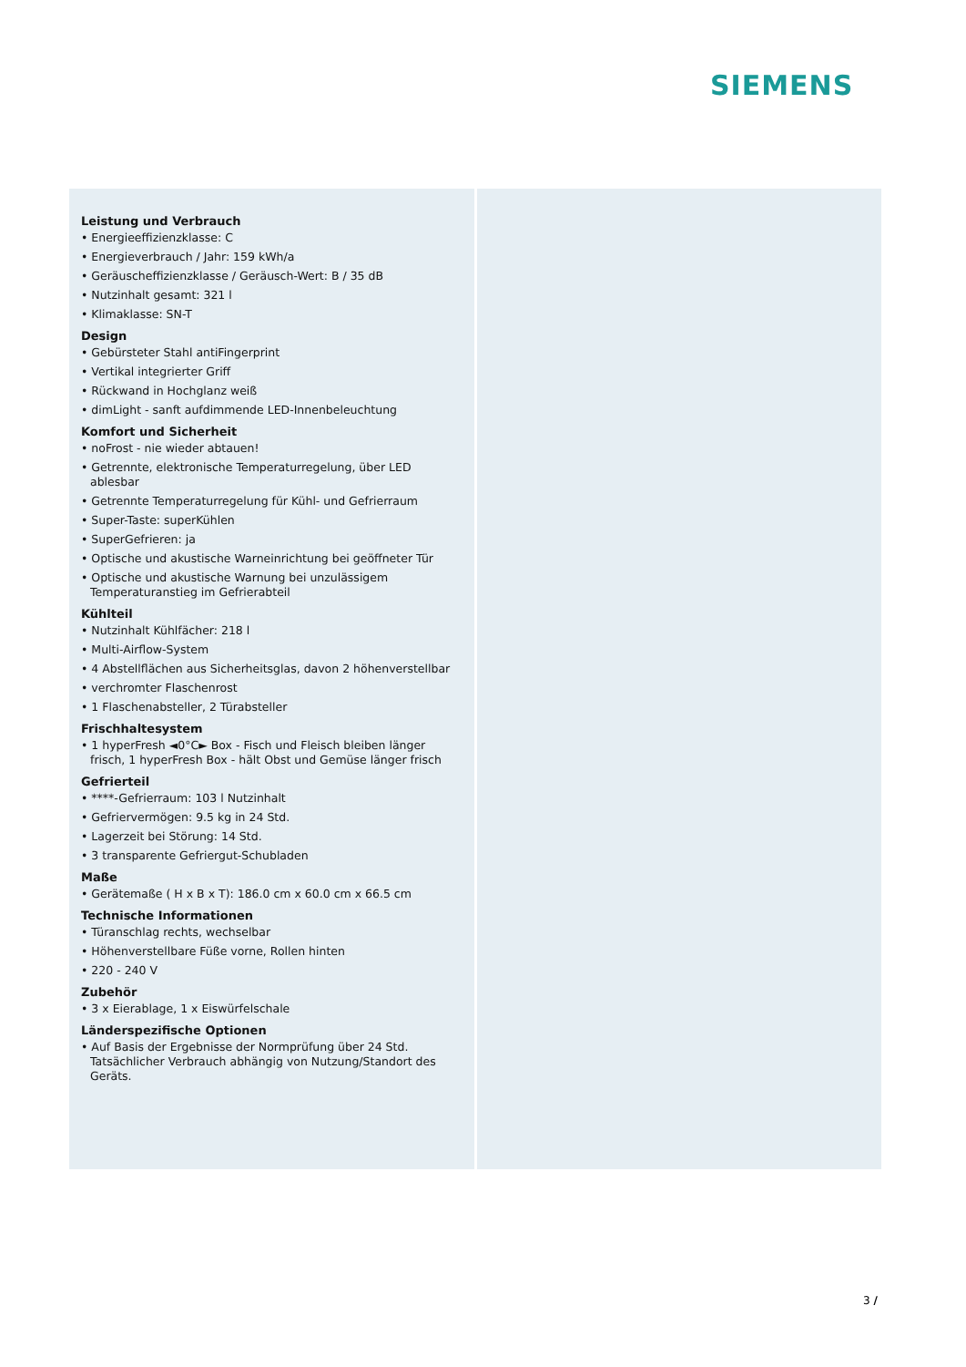SIEMENS
Leistung und Verbrauch
• Energieeffizienzklasse: C
• Energieverbrauch / Jahr: 159 kWh/a
• Geräuscheffizienzklasse / Geräusch-Wert: B / 35 dB
• Nutzinhalt gesamt: 321 l
• Klimaklasse: SN-T
Design
• Gebürsteter Stahl antiFingerprint
• Vertikal integrierter Griff
• Rückwand in Hochglanz weiß
• dimLight - sanft aufdimmende LED-Innenbeleuchtung
Komfort und Sicherheit
• noFrost - nie wieder abtauen!
• Getrennte, elektronische Temperaturregelung, über LED ablesbar
• Getrennte Temperaturregelung für Kühl- und Gefrierraum
• Super-Taste: superKühlen
• SuperGefrieren: ja
• Optische und akustische Warneinrichtung bei geöffneter Tür
• Optische und akustische Warnung bei unzulässigem Temperaturanstieg im Gefrierabteil
Kühlteil
• Nutzinhalt Kühlfächer: 218 l
• Multi-Airflow-System
• 4 Abstellflächen aus Sicherheitsglas, davon 2 höhenverstellbar
• verchromter Flaschenrost
• 1 Flaschenabsteller, 2 Türabsteller
Frischhaltesystem
• 1 hyperFresh ◄0°C► Box - Fisch und Fleisch bleiben länger frisch, 1 hyperFresh Box - hält Obst und Gemüse länger frisch
Gefrierteil
• ****-Gefrierraum: 103 l Nutzinhalt
• Gefriervermögen: 9.5 kg in 24 Std.
• Lagerzeit bei Störung: 14 Std.
• 3 transparente Gefriergut-Schubladen
Maße
• Gerätemaße ( H x B x T): 186.0 cm x 60.0 cm x 66.5 cm
Technische Informationen
• Türanschlag rechts, wechselbar
• Höhenverstellbare Füße vorne, Rollen hinten
• 220 - 240 V
Zubehör
• 3 x Eierablage, 1 x Eiswürfelschale
Länderspezifische Optionen
• Auf Basis der Ergebnisse der Normprüfung über 24 Std. Tatsächlicher Verbrauch abhängig von Nutzung/Standort des Geräts.
3 /